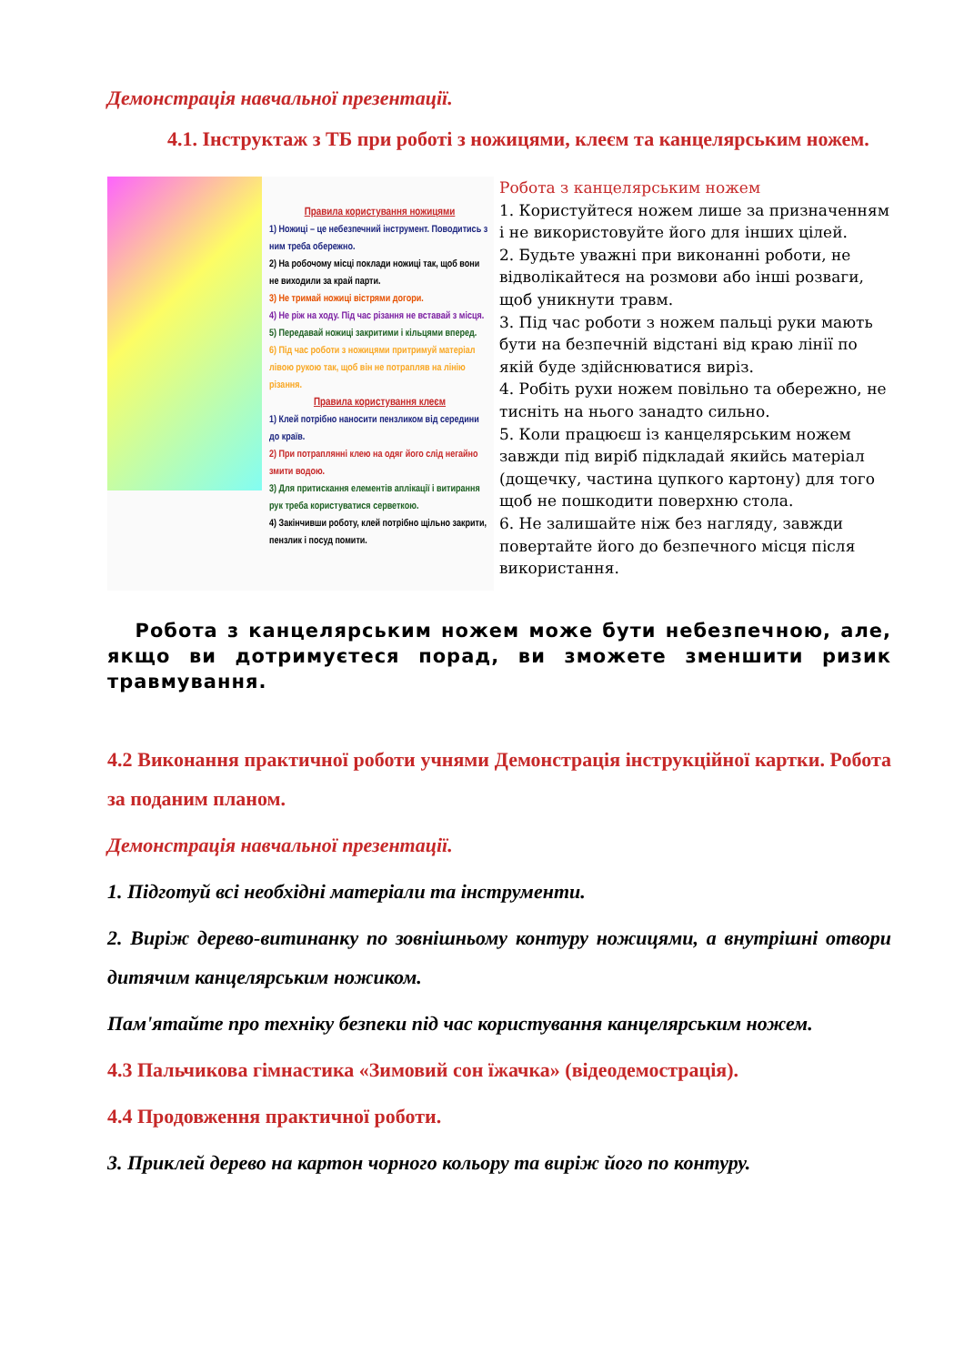Демонстрація навчальної презентації.
4.1. Інструктаж з ТБ при роботі з ножицями, клеєм та канцелярським ножем.
Правила користування ножицями
1) Ножиці – це небезпечний інструмент. Поводитись з ним треба обережно.
2) На робочому місці поклади ножиці так, щоб вони не виходили за край парти.
3) Не тримай ножиці вістрями догори.
4) Не ріж на ходу. Під час різання не вставай з місця.
5) Передавай ножиці закритими і кільцями вперед.
6) Під час роботи з ножицями притримуй матеріал лівою рукою так, щоб він не потрапляв на лінію різання.
Правила користування клеєм
1) Клей потрібно наносити пензликом від середини до країв.
2) При потраплянні клею на одяг його слід негайно змити водою.
3) Для притискання елементів аплікації і витирання рук треба користуватися серветкою.
4) Закінчивши роботу, клей потрібно щільно закрити, пензлик і посуд помити.
Робота з канцелярським ножем
1. Користуйтеся ножем лише за призначенням і не використовуйте його для інших цілей.
2. Будьте уважні при виконанні роботи, не відволікайтеся на розмови або інші розваги, щоб уникнути травм.
3. Під час роботи з ножем пальці руки мають бути на безпечній відстані від краю лінії по якій буде здійснюватися виріз.
4. Робіть рухи ножем повільно та обережно, не тисніть на нього занадто сильно.
5. Коли працюєш із канцелярським ножем завжди під виріб підкладай якийсь матеріал (дощечку, частина цупкого картону) для того щоб не пошкодити поверхню стола.
6. Не залишайте ніж без нагляду, завжди повертайте його до безпечного місця після використання.
Робота з канцелярським ножем може бути небезпечною, але, якщо ви дотримуєтеся порад, ви зможете зменшити ризик травмування.
4.2 Виконання практичної роботи учнями Демонстрація інструкційної картки. Робота за поданим планом.
Демонстрація навчальної презентації.
1. Підготуй всі необхідні матеріали та інструменти.
2. Виріж дерево-витинанку по зовнішньому контуру ножицями, а внутрішні отвори дитячим канцелярським ножиком.
Пам'ятайте про техніку безпеки під час користування канцелярським ножем.
4.3 Пальчикова гімнастика «Зимовий сон їжачка» (відеодемострація).
4.4 Продовження практичної роботи.
3. Приклей дерево на картон чорного кольору та виріж його по контуру.